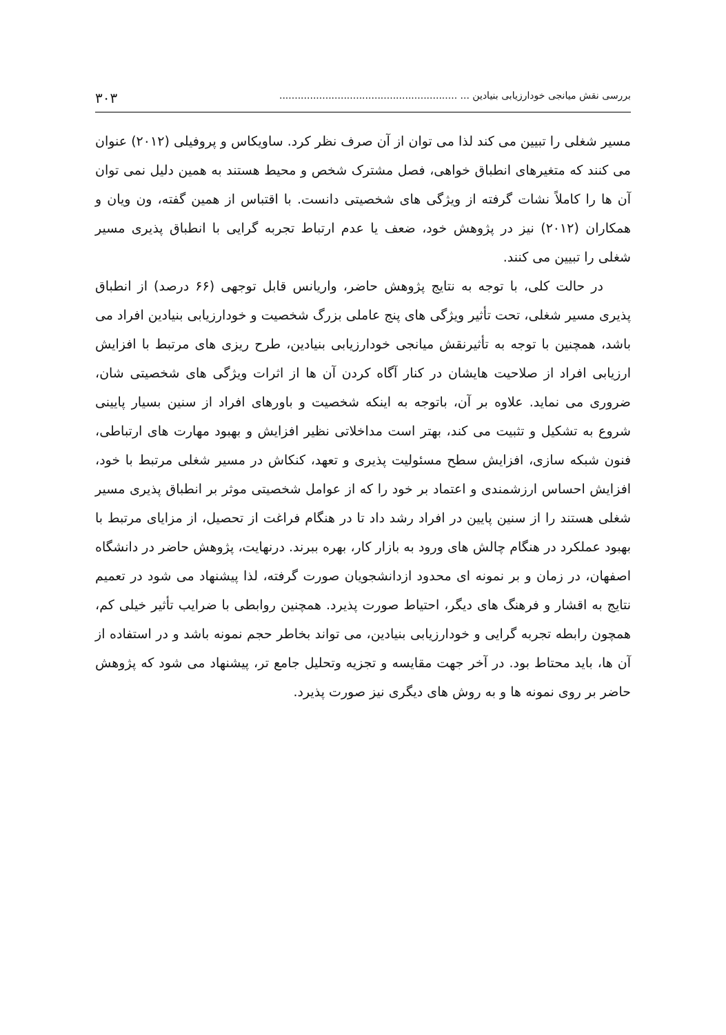بررسی نقش میانجی خودارزیابی بنیادین ... .......................................................... ۳۰۳
مسیر شغلی را تبیین می کند لذا می توان از آن صرف نظر کرد. ساویکاس و پروفیلی (۲۰۱۲) عنوان می کنند که متغیرهای انطباق خواهی، فصل مشترک شخص و محیط هستند به همین دلیل نمی توان آن ها را کاملاً نشات گرفته از ویژگی های شخصیتی دانست. با اقتباس از همین گفته، ون ویان و همکاران (۲۰۱۲) نیز در پژوهش خود، ضعف یا عدم ارتباط تجربه گرایی با انطباق پذیری مسیر شغلی را تبیین می کنند.
در حالت کلی، با توجه به نتایج پژوهش حاضر، واریانس قابل توجهی (۶۶ درصد) از انطباق پذیری مسیر شغلی، تحت تأثیر ویژگی های پنج عاملی بزرگ شخصیت و خودارزیابی بنیادین افراد می باشد، همچنین با توجه به تأثیرنقش میانجی خودارزیابی بنیادین، طرح ریزی های مرتبط با افزایش ارزیابی افراد از صلاحیت هایشان در کنار آگاه کردن آن ها از اثرات ویژگی های شخصیتی شان، ضروری می نماید. علاوه بر آن، باتوجه به اینکه شخصیت و باورهای افراد از سنین بسیار پایینی شروع به تشکیل و تثبیت می کند، بهتر است مداخلاتی نظیر افزایش و بهبود مهارت های ارتباطی، فنون شبکه سازی، افزایش سطح مسئولیت پذیری و تعهد، کنکاش در مسیر شغلی مرتبط با خود، افزایش احساس ارزشمندی و اعتماد بر خود را که از عوامل شخصیتی موثر بر انطباق پذیری مسیر شغلی هستند را از سنین پایین در افراد رشد داد تا در هنگام فراغت از تحصیل، از مزایای مرتبط با بهبود عملکرد در هنگام چالش های ورود به بازار کار، بهره ببرند. درنهایت، پژوهش حاضر در دانشگاه اصفهان، در زمان و بر نمونه ای محدود ازدانشجویان صورت گرفته، لذا پیشنهاد می شود در تعمیم نتایج به اقشار و فرهنگ های دیگر، احتیاط صورت پذیرد. همچنین روابطی با ضرایب تأثیر خیلی کم، همچون رابطه تجربه گرایی و خودارزیابی بنیادین، می تواند بخاطر حجم نمونه باشد و در استفاده از آن ها، باید محتاط بود. در آخر جهت مقایسه و تجزیه وتحلیل جامع تر، پیشنهاد می شود که پژوهش حاضر بر روی نمونه ها و به روش های دیگری نیز صورت پذیرد.